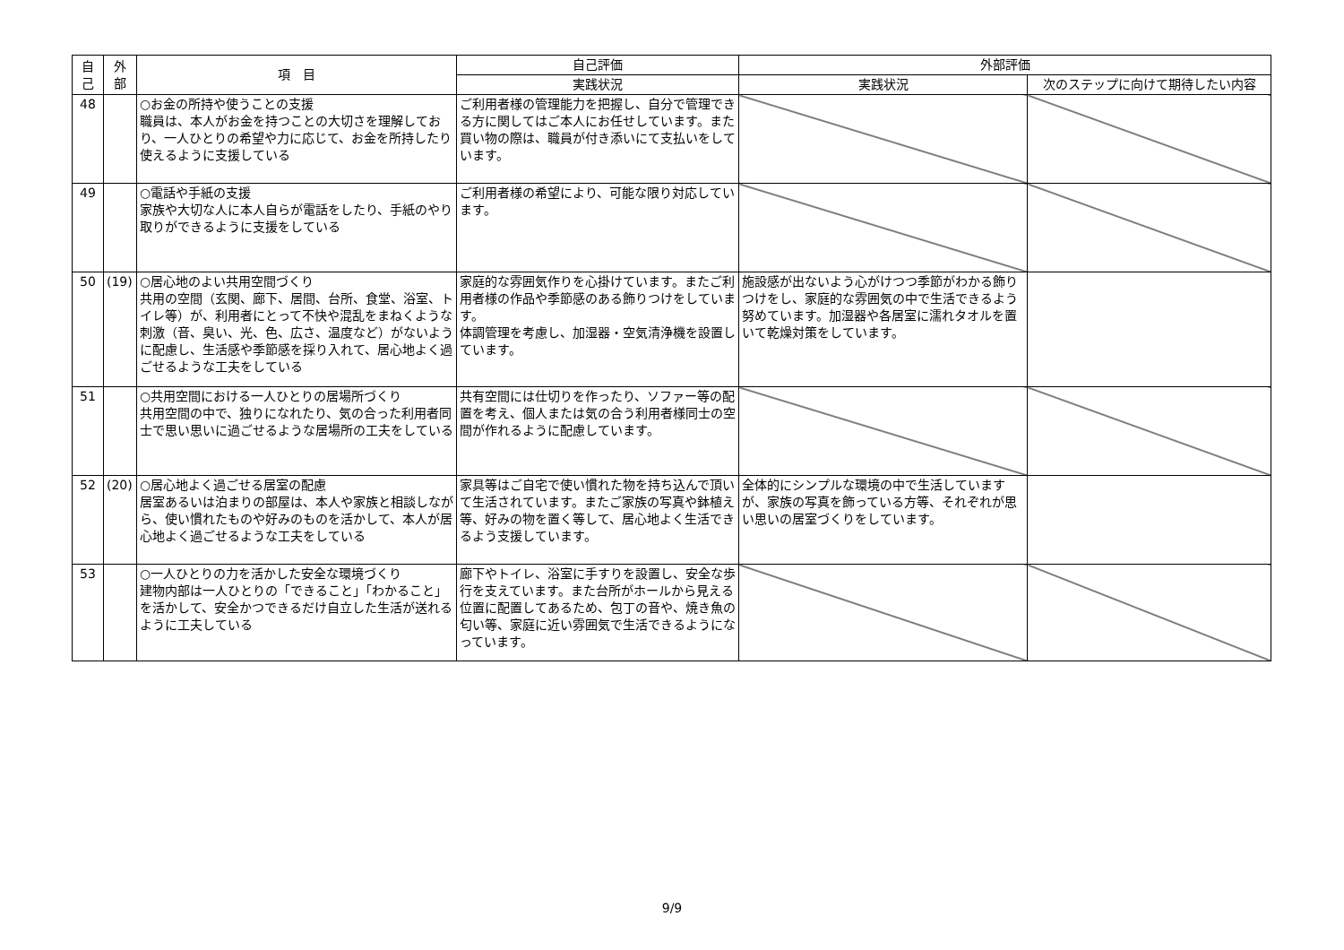| 自 己 | 外 部 | 項 目 | 自己評価 | 外部評価 | |
| --- | --- | --- | --- | --- | --- |
| | | | 実践状況 | 実践状況 | 次のステップに向けて期待したい内容 |
| 48 | | ○お金の所持や使うことの支援 職員は、本人がお金を持つことの大切さを理解しており、一人ひとりの希望や力に応じて、お金を所持したり使えるように支援している | ご利用者様の管理能力を把握し、自分で管理できる方に関してはご本人にお任せしています。また買い物の際は、職員が付き添いにて支払いをしています。 | | |
| 49 | | ○電話や手紙の支援 家族や大切な人に本人自らが電話をしたり、手紙のやり取りができるように支援をしている | ご利用者様の希望により、可能な限り対応しています。 | | |
| 50 | (19) | ○居心地のよい共用空間づくり 共用の空間（玄関、廊下、居間、台所、食堂、浴室、トイレ等）が、利用者にとって不快や混乱をまねくような刺激（音、臭い、光、色、広さ、温度など）がないように配慮し、生活感や季節感を採り入れて、居心地よく過ごせるような工夫をしている | 家庭的な雰囲気作りを心掛けています。またご利用者様の作品や季節感のある飾りつけをしています。 体調管理を考慮し、加湿器・空気清浄機を設置しています。 | 施設感が出ないよう心がけつつ季節がわかる飾りつけをし、家庭的な雰囲気の中で生活できるよう努めています。加湿器や各居室に濡れタオルを置いて乾燥対策をしています。 | |
| 51 | | ○共用空間における一人ひとりの居場所づくり 共用空間の中で、独りになれたり、気の合った利用者同士で思い思いに過ごせるような居場所の工夫をしている | 共有空間には仕切りを作ったり、ソファー等の配置を考え、個人または気の合う利用者様同士の空間が作れるように配慮しています。 | | |
| 52 | (20) | ○居心地よく過ごせる居室の配慮 居室あるいは泊まりの部屋は、本人や家族と相談しながら、使い慣れたものや好みのものを活かして、本人が居心地よく過ごせるような工夫をしている | 家具等はご自宅で使い慣れた物を持ち込んで頂いて生活されています。またご家族の写真や鉢植え等、好みの物を置く等して、居心地よく生活できるよう支援しています。 | 全体的にシンプルな環境の中で生活していますが、家族の写真を飾っている方等、それぞれが思い思いの居室づくりをしています。 | |
| 53 | | ○一人ひとりの力を活かした安全な環境づくり 建物内部は一人ひとりの「できること」「わかること」を活かして、安全かつできるだけ自立した生活が送れるように工夫している | 廊下やトイレ、浴室に手すりを設置し、安全な歩行を支えています。また台所がホールから見える位置に配置してあるため、包丁の音や、焼き魚の匂い等、家庭に近い雰囲気で生活できるようになっています。 | | |
9/9